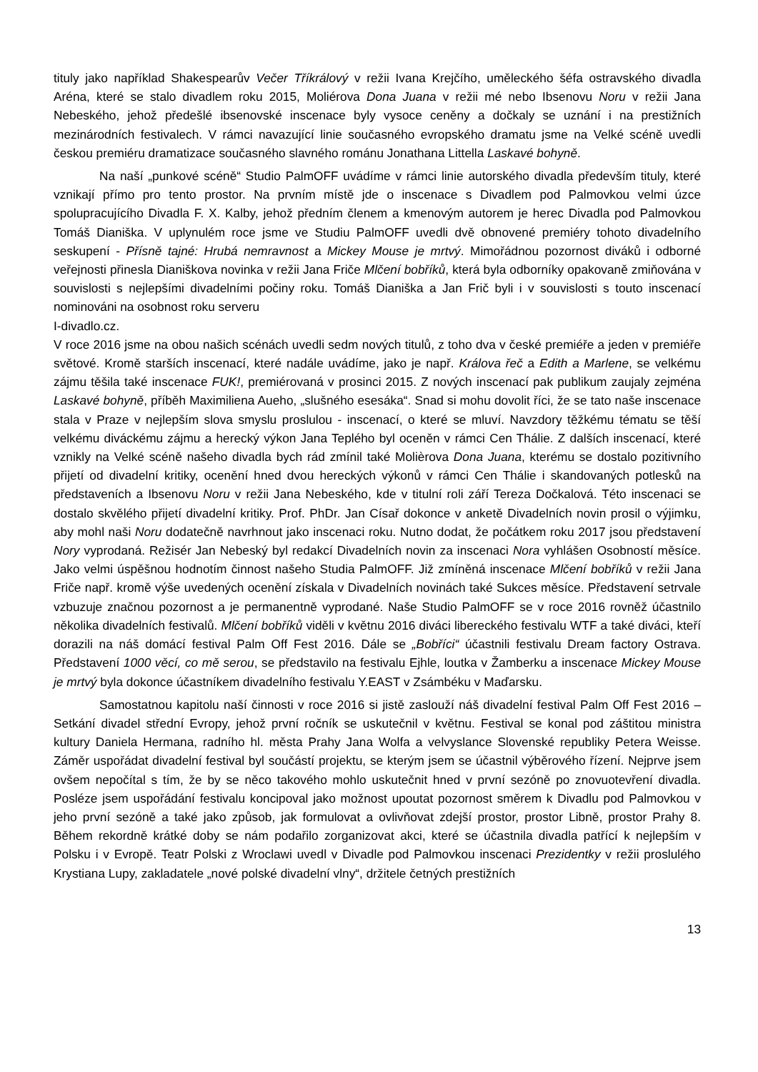tituly jako například Shakespearův Večer Tříkrálový v režii Ivana Krejčího, uměleckého šéfa ostravského divadla Aréna, které se stalo divadlem roku 2015, Moliérova Dona Juana v režii mé nebo Ibsenovu Noru v režii Jana Nebeského, jehož předešlé ibsenovské inscenace byly vysoce ceněny a dočkaly se uznání i na prestižních mezinárodních festivalech. V rámci navazující linie současného evropského dramatu jsme na Velké scéně uvedli českou premiéru dramatizace současného slavného románu Jonathana Littella Laskavé bohyně.
Na naší „punkové scéně“ Studio PalmOFF uvádíme v rámci linie autorského divadla především tituly, které vznikají přímo pro tento prostor. Na prvním místě jde o inscenace s Divadlem pod Palmovkou velmi úzce spolupracujícího Divadla F. X. Kalby, jehož předním členem a kmenovým autorem je herec Divadla pod Palmovkou Tomáš Dianiška. V uplynulém roce jsme ve Studiu PalmOFF uvedli dvě obnovené premiéry tohoto divadelního seskupení - Přísně tajné: Hrubá nemravnost a Mickey Mouse je mrtvý. Mimořádnou pozornost diváků i odborné veřejnosti přinesla Dianiškova novinka v režii Jana Friče Mlčení bobříků, která byla odborníky opakovaně zmiňována v souvislosti s nejlepšími divadelními počiny roku. Tomáš Dianiška a Jan Frič byli i v souvislosti s touto inscenací nominováni na osobnost roku serveru
I-divadlo.cz.
V roce 2016 jsme na obou našich scénách uvedli sedm nových titulů, z toho dva v české premiéře a jeden v premiéře světové. Kromě starších inscenací, které nadále uvádíme, jako je např. Králova řeč a Edith a Marlene, se velkému zájmu těšila také inscenace FUK!, premiérovaná v prosinci 2015. Z nových inscenací pak publikum zaujaly zejména Laskavé bohyně, příběh Maximiliena Aueho, „slušného esesáka“. Snad si mohu dovolit říci, že se tato naše inscenace stala v Praze v nejlepším slova smyslu proslulou - inscenací, o které se mluví. Navzdory těžkému tématu se těší velkému diváckému zájmu a herecký výkon Jana Teplého byl oceněn v rámci Cen Thálie. Z dalších inscenací, které vznikly na Velké scéně našeho divadla bych rád zmínil také Molièrova Dona Juana, kterému se dostalo pozitivního přijetí od divadelní kritiky, ocenění hned dvou hereckých výkonů v rámci Cen Thálie i skandovaných potlesků na představeních a Ibsenovu Noru v režii Jana Nebeského, kde v titulní roli září Tereza Dočkalová. Této inscenaci se dostalo skvělého přijetí divadelní kritiky. Prof. PhDr. Jan Císař dokonce v anketě Divadelních novin prosil o výjimku, aby mohl naši Noru dodatečně navrhnout jako inscenaci roku. Nutno dodat, že počátkem roku 2017 jsou představení Nory vyprodaná. Režisér Jan Nebeský byl redakcí Divadelních novin za inscenaci Nora vyhlášen Osobností měsíce. Jako velmi úspěšnou hodnotím činnost našeho Studia PalmOFF. Již zmíněná inscenace Mlčení bobříků v režii Jana Friče např. kromě výše uvedených ocenění získala v Divadelních novinách také Sukces měsíce. Představení setrvale vzbuzuje značnou pozornost a je permanentně vyprodané. Naše Studio PalmOFF se v roce 2016 rovněž účastnilo několika divadelních festivalů. Mlčení bobříků viděli v květnu 2016 diváci libereckého festivalu WTF a také diváci, kteří dorazili na náš domácí festival Palm Off Fest 2016. Dále se „Bobříci“ účastnili festivalu Dream factory Ostrava. Představení 1000 věcí, co mě serou, se představilo na festivalu Ejhle, loutka v Žamberku a inscenace Mickey Mouse je mrtvý byla dokonce účastníkem divadelního festivalu Y.EAST v Zsámbéku v Maďarsku.
Samostatnou kapitolu naší činnosti v roce 2016 si jistě zaslouží náš divadelní festival Palm Off Fest 2016 – Setkání divadel střední Evropy, jehož první ročník se uskutečnil v květnu. Festival se konal pod záštitou ministra kultury Daniela Hermana, radního hl. města Prahy Jana Wolfa a velvyslance Slovenské republiky Petera Weisse. Záměr uspořádat divadelní festival byl součástí projektu, se kterým jsem se účastnil výběrového řízení. Nejprve jsem ovšem nepočítal s tím, že by se něco takového mohlo uskutečnit hned v první sezóně po znovuotevření divadla. Posléze jsem uspořádání festivalu koncipoval jako možnost upoutat pozornost směrem k Divadlu pod Palmovkou v jeho první sezóně a také jako způsob, jak formulovat a ovlivňovat zdejší prostor, prostor Libně, prostor Prahy 8. Během rekordně krátké doby se nám podařilo zorganizovat akci, které se účastnila divadla patřící k nejlepším v Polsku i v Evropě. Teatr Polski z Wroclawi uvedl v Divadle pod Palmovkou inscenaci Prezidentky v režii proslulého Krystiana Lupy, zakladatele „nové polské divadelní vlny“, držitele četných prestižních
13